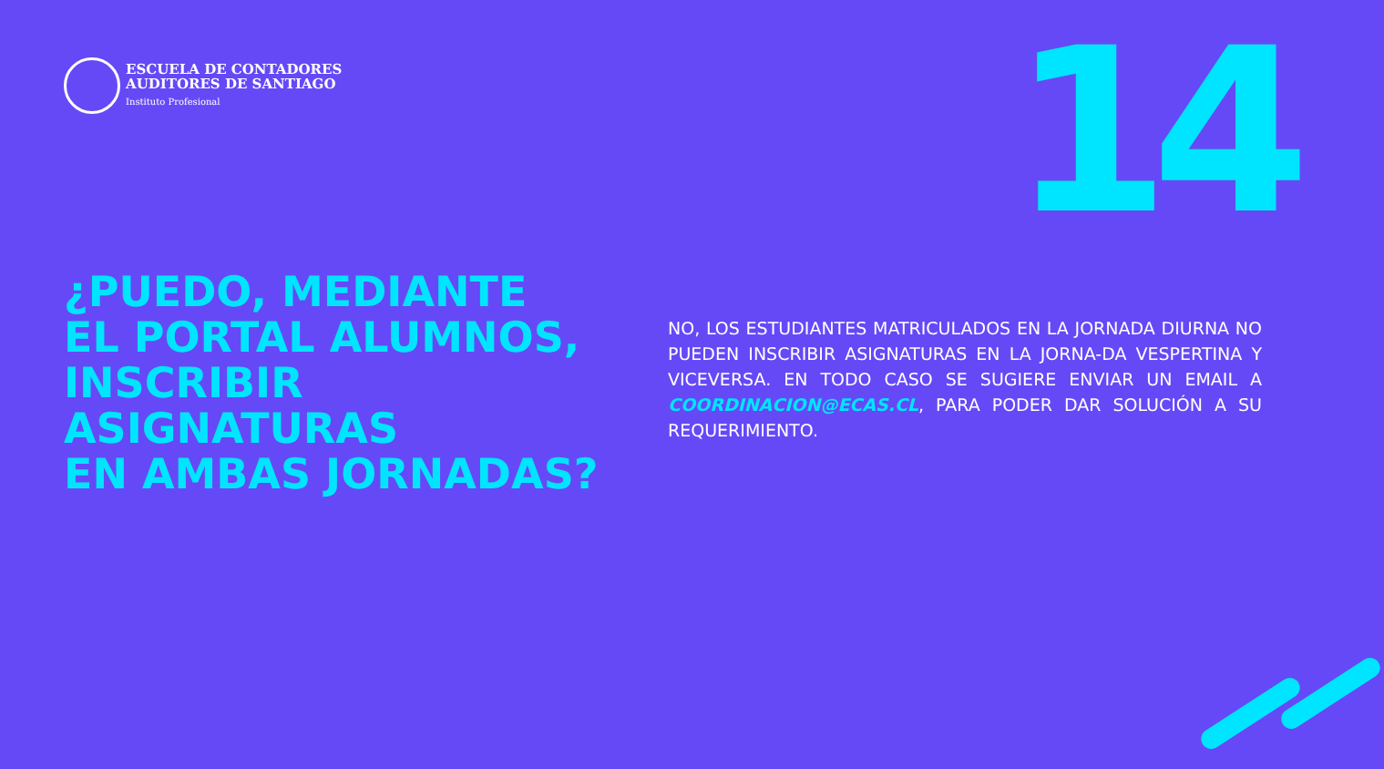ESCUELA DE CONTADORES
AUDITORES DE SANTIAGO
Instituto Profesional
14
¿PUEDO, MEDIANTE
EL PORTAL ALUMNOS,
INSCRIBIR
ASIGNATURAS
EN AMBAS JORNADAS?
NO, LOS ESTUDIANTES MATRICULADOS EN LA JORNADA DIURNA NO PUEDEN INSCRIBIR ASIGNATURAS EN LA JORNA-DA VESPERTINA Y VICEVERSA. EN TODO CASO SE SUGIERE ENVIAR UN EMAIL A COORDINACION@ECAS.CL, PARA PODER DAR SOLUCIÓN A SU REQUERIMIENTO.